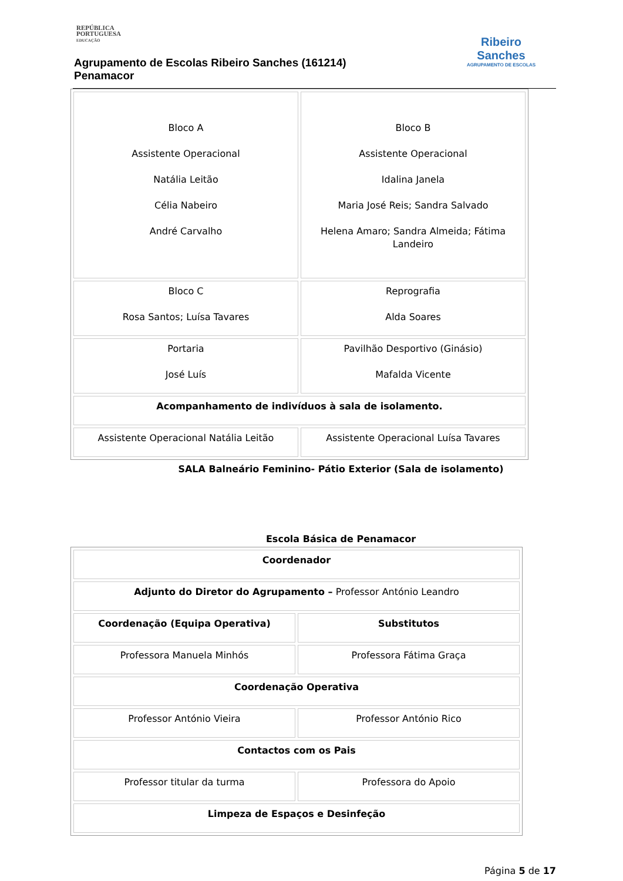REPÚBLICA
PORTUGUESA
EDUCAÇÃO
Agrupamento de Escolas Ribeiro Sanches (161214)
Penamacor
Ribeiro
Sanches
AGRUPAMENTO DE ESCOLAS
| Bloco A Assistente Operacional Natália Leitão Célia Nabeiro André Carvalho | Bloco B Assistente Operacional Idalina Janela Maria José Reis; Sandra Salvado Helena Amaro; Sandra Almeida; Fátima Landeiro |
| Bloco C Rosa Santos; Luísa Tavares | Reprografia Alda Soares |
| Portaria José Luís | Pavilhão Desportivo (Ginásio) Mafalda Vicente |
| Acompanhamento de indivíduos à sala de isolamento. | |
| Assistente Operacional Natália Leitão | Assistente Operacional Luísa Tavares |
SALA Balneário Feminino- Pátio Exterior (Sala de isolamento)
Escola Básica de Penamacor
| Coordenador | |
| Adjunto do Diretor do Agrupamento – Professor António Leandro | |
| Coordenação (Equipa Operativa) | Substitutos |
| Professora Manuela Minhós | Professora Fátima Graça |
| Coordenação Operativa | |
| Professor António Vieira | Professor António Rico |
| Contactos com os Pais | |
| Professor titular da turma | Professora do Apoio |
| Limpeza de Espaços e Desinfeção | |
Página 5 de 17